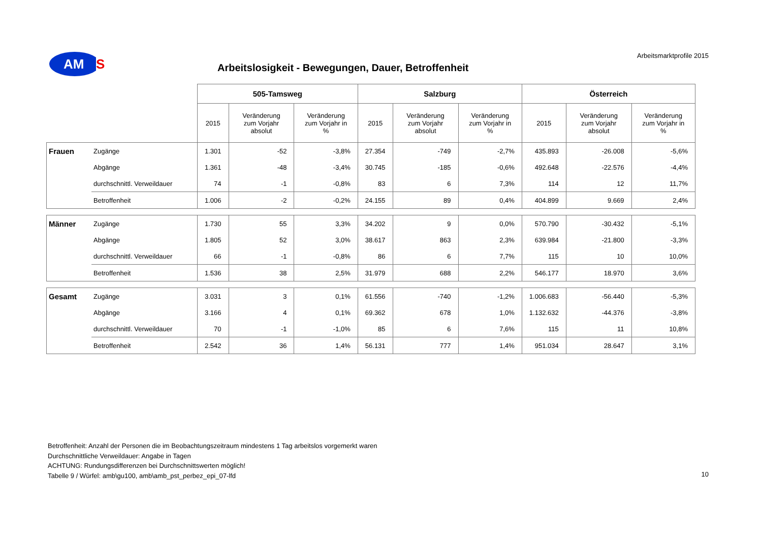AM
S
Arbeitsmarktprofile 2015
Arbeitslosigkeit - Bewegungen, Dauer, Betroffenheit
| | | 505-Tamsweg | | | Salzburg | | | Österreich | | |
| --- | --- | --- | --- | --- | --- | --- | --- | --- | --- | --- |
| | | 2015 | Veränderung zum Vorjahr absolut | Veränderung zum Vorjahr in % | 2015 | Veränderung zum Vorjahr absolut | Veränderung zum Vorjahr in % | 2015 | Veränderung zum Vorjahr absolut | Veränderung zum Vorjahr in % |
| Frauen | Zugänge | 1.301 | -52 | -3,8% | 27.354 | -749 | -2,7% | 435.893 | -26.008 | -5,6% |
| | Abgänge | 1.361 | -48 | -3,4% | 30.745 | -185 | -0,6% | 492.648 | -22.576 | -4,4% |
| | durchschnittl. Verweildauer | 74 | -1 | -0,8% | 83 | 6 | 7,3% | 114 | 12 | 11,7% |
| | Betroffenheit | 1.006 | -2 | -0,2% | 24.155 | 89 | 0,4% | 404.899 | 9.669 | 2,4% |
| Männer | Zugänge | 1.730 | 55 | 3,3% | 34.202 | 9 | 0,0% | 570.790 | -30.432 | -5,1% |
| | Abgänge | 1.805 | 52 | 3,0% | 38.617 | 863 | 2,3% | 639.984 | -21.800 | -3,3% |
| | durchschnittl. Verweildauer | 66 | -1 | -0,8% | 86 | 6 | 7,7% | 115 | 10 | 10,0% |
| | Betroffenheit | 1.536 | 38 | 2,5% | 31.979 | 688 | 2,2% | 546.177 | 18.970 | 3,6% |
| Gesamt | Zugänge | 3.031 | 3 | 0,1% | 61.556 | -740 | -1,2% | 1.006.683 | -56.440 | -5,3% |
| | Abgänge | 3.166 | 4 | 0,1% | 69.362 | 678 | 1,0% | 1.132.632 | -44.376 | -3,8% |
| | durchschnittl. Verweildauer | 70 | -1 | -1,0% | 85 | 6 | 7,6% | 115 | 11 | 10,8% |
| | Betroffenheit | 2.542 | 36 | 1,4% | 56.131 | 777 | 1,4% | 951.034 | 28.647 | 3,1% |
Betroffenheit: Anzahl der Personen die im Beobachtungszeitraum mindestens 1 Tag arbeitslos vorgemerkt waren
Durchschnittliche Verweildauer: Angabe in Tagen
ACHTUNG: Rundungsdifferenzen bei Durchschnittswerten möglich!
Tabelle 9 / Würfel: amb\gu100, amb\amb_pst_perbez_epi_07-lfd
10